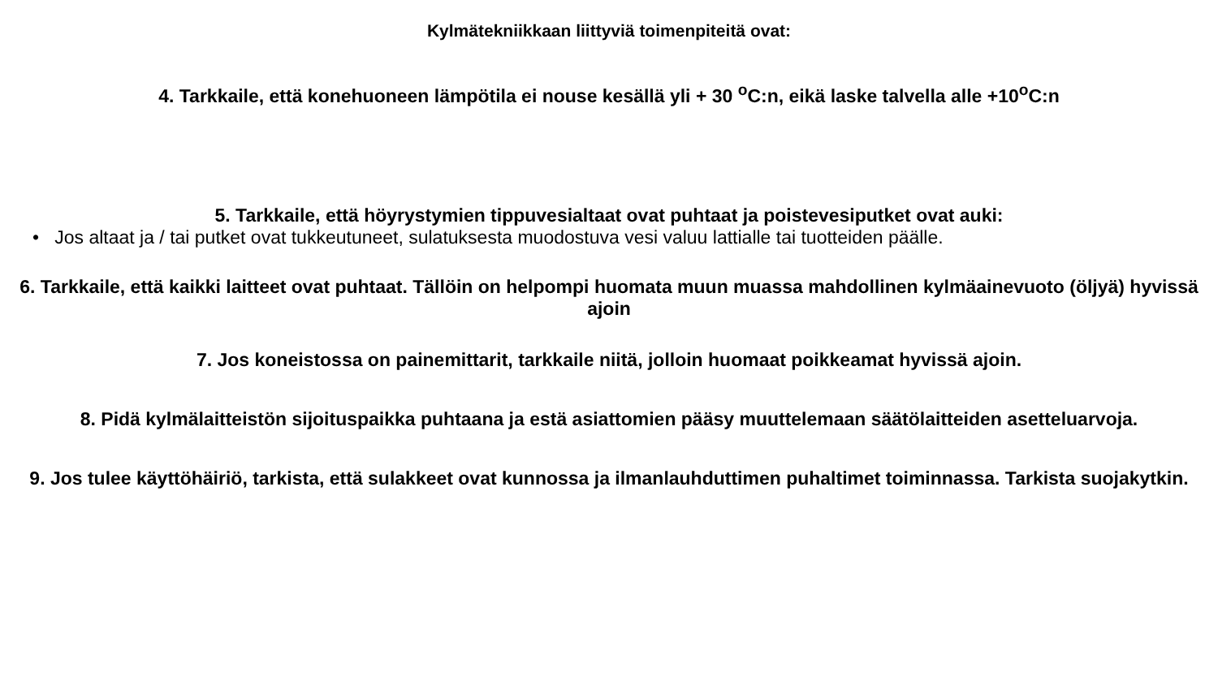Kylmätekniikkaan liittyviä toimenpiteitä ovat:
4. Tarkkaile, että konehuoneen lämpötila ei nouse kesällä yli + 30 <sup>o</sup>C:n, eikä laske talvella alle +10<sup>o</sup>C:n
5. Tarkkaile, että höyrystymien tippuvesialtaat ovat puhtaat ja poistevesiputket ovat auki:
• Jos altaat ja / tai putket ovat tukkeutuneet, sulatuksesta muodostuva vesi valuu lattialle tai tuotteiden päälle.
6. Tarkkaile, että kaikki laitteet ovat puhtaat. Tällöin on helpompi huomata muun muassa mahdollinen kylmäainevuoto (öljyä) hyvissä ajoin
7. Jos koneistossa on painemittarit, tarkkaile niitä, jolloin huomaat poikkeamat hyvissä ajoin.
8. Pidä kylmälaitteistön sijoituspaikka puhtaana ja estä asiattomien pääsy muuttelemaan säätölaitteiden asetteluarvoja.
9. Jos tulee käyttöhäiriö, tarkista, että sulakkeet ovat kunnossa ja ilmanlauhduttimen puhaltimet toiminnassa. Tarkista suojakytkin.